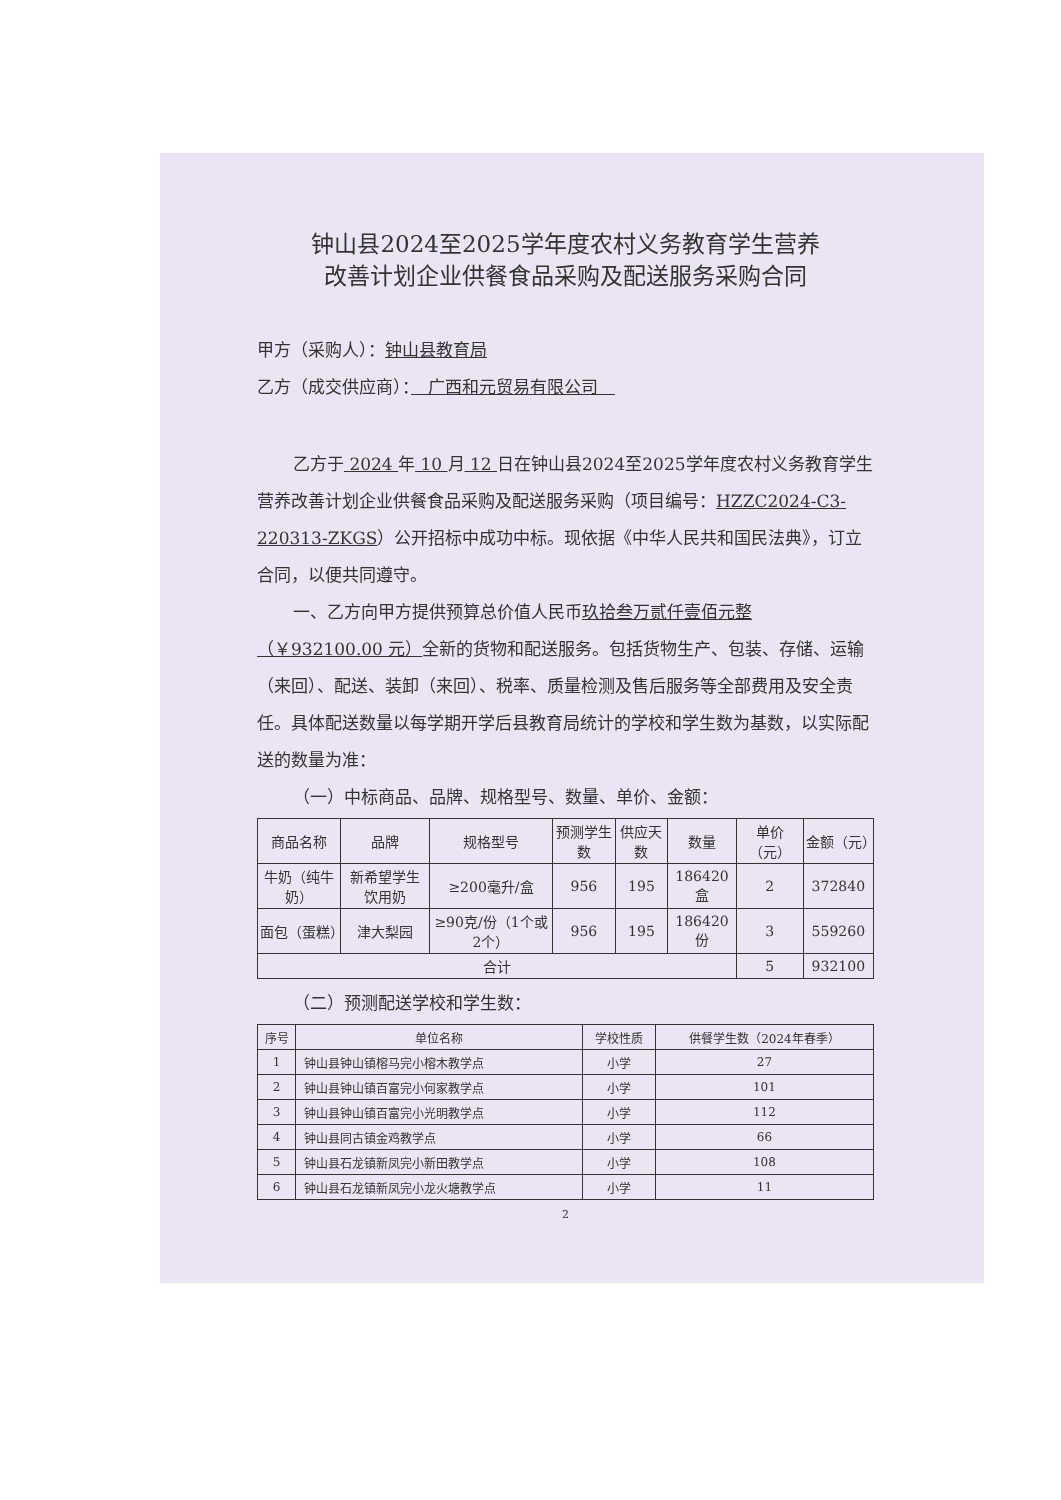钟山县2024至2025学年度农村义务教育学生营养
改善计划企业供餐食品采购及配送服务采购合同
甲方（采购人）：钟山县教育局
乙方（成交供应商）：　广西和元贸易有限公司　
乙方于 2024 年 10 月 12 日在钟山县2024至2025学年度农村义务教育学生营养改善计划企业供餐食品采购及配送服务采购（项目编号：HZZC2024-C3-220313-ZKGS）公开招标中成功中标。现依据《中华人民共和国民法典》，订立合同，以便共同遵守。
一、乙方向甲方提供预算总价值人民币玖拾叁万贰仟壹佰元整（￥932100.00 元）全新的货物和配送服务。包括货物生产、包装、存储、运输（来回）、配送、装卸（来回）、税率、质量检测及售后服务等全部费用及安全责任。具体配送数量以每学期开学后县教育局统计的学校和学生数为基数，以实际配送的数量为准：
（一）中标商品、品牌、规格型号、数量、单价、金额：
| 商品名称 | 品牌 | 规格型号 | 预测学生数 | 供应天数 | 数量 | 单价（元） | 金额（元） |
| --- | --- | --- | --- | --- | --- | --- | --- |
| 牛奶（纯牛奶） | 新希望学生饮用奶 | ≥200毫升/盒 | 956 | 195 | 186420盒 | 2 | 372840 |
| 面包（蛋糕） | 津大梨园 | ≥90克/份（1个或2个） | 956 | 195 | 186420份 | 3 | 559260 |
| 合计 | | | | | | 5 | 932100 |
（二）预测配送学校和学生数：
| 序号 | 单位名称 | 学校性质 | 供餐学生数（2024年春季） |
| --- | --- | --- | --- |
| 1 | 钟山县钟山镇榕马完小榕木教学点 | 小学 | 27 |
| 2 | 钟山县钟山镇百富完小何家教学点 | 小学 | 101 |
| 3 | 钟山县钟山镇百富完小光明教学点 | 小学 | 112 |
| 4 | 钟山县同古镇金鸡教学点 | 小学 | 66 |
| 5 | 钟山县石龙镇新凤完小新田教学点 | 小学 | 108 |
| 6 | 钟山县石龙镇新凤完小龙火塘教学点 | 小学 | 11 |
2